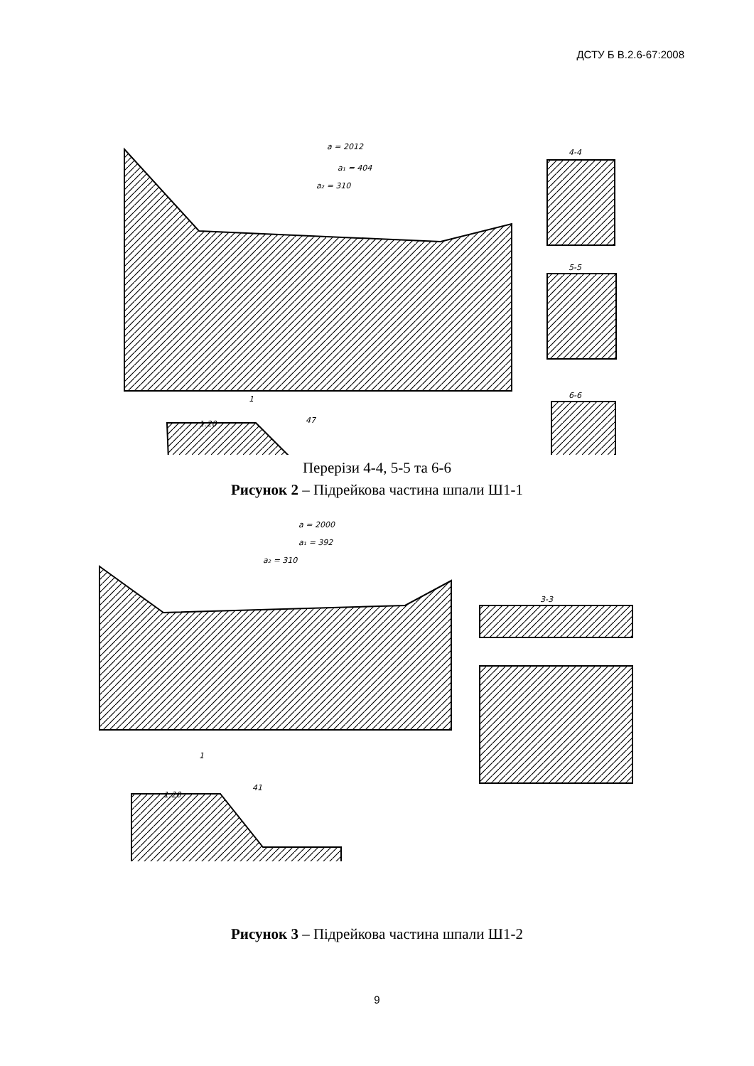ДСТУ Б В.2.6-67:2008
a = 2012
a₁ = 404
a₂ = 310
4-4
5-5
6-6
1
1:20
47
Перерізи 4-4, 5-5 та 6-6
Рисунок 2 – Підрейкова частина шпали Ш1-1
a = 2000
a₁ = 392
a₂ = 310
3-3
1
1:20
41
Рисунок 3 – Підрейкова частина шпали Ш1-2
9